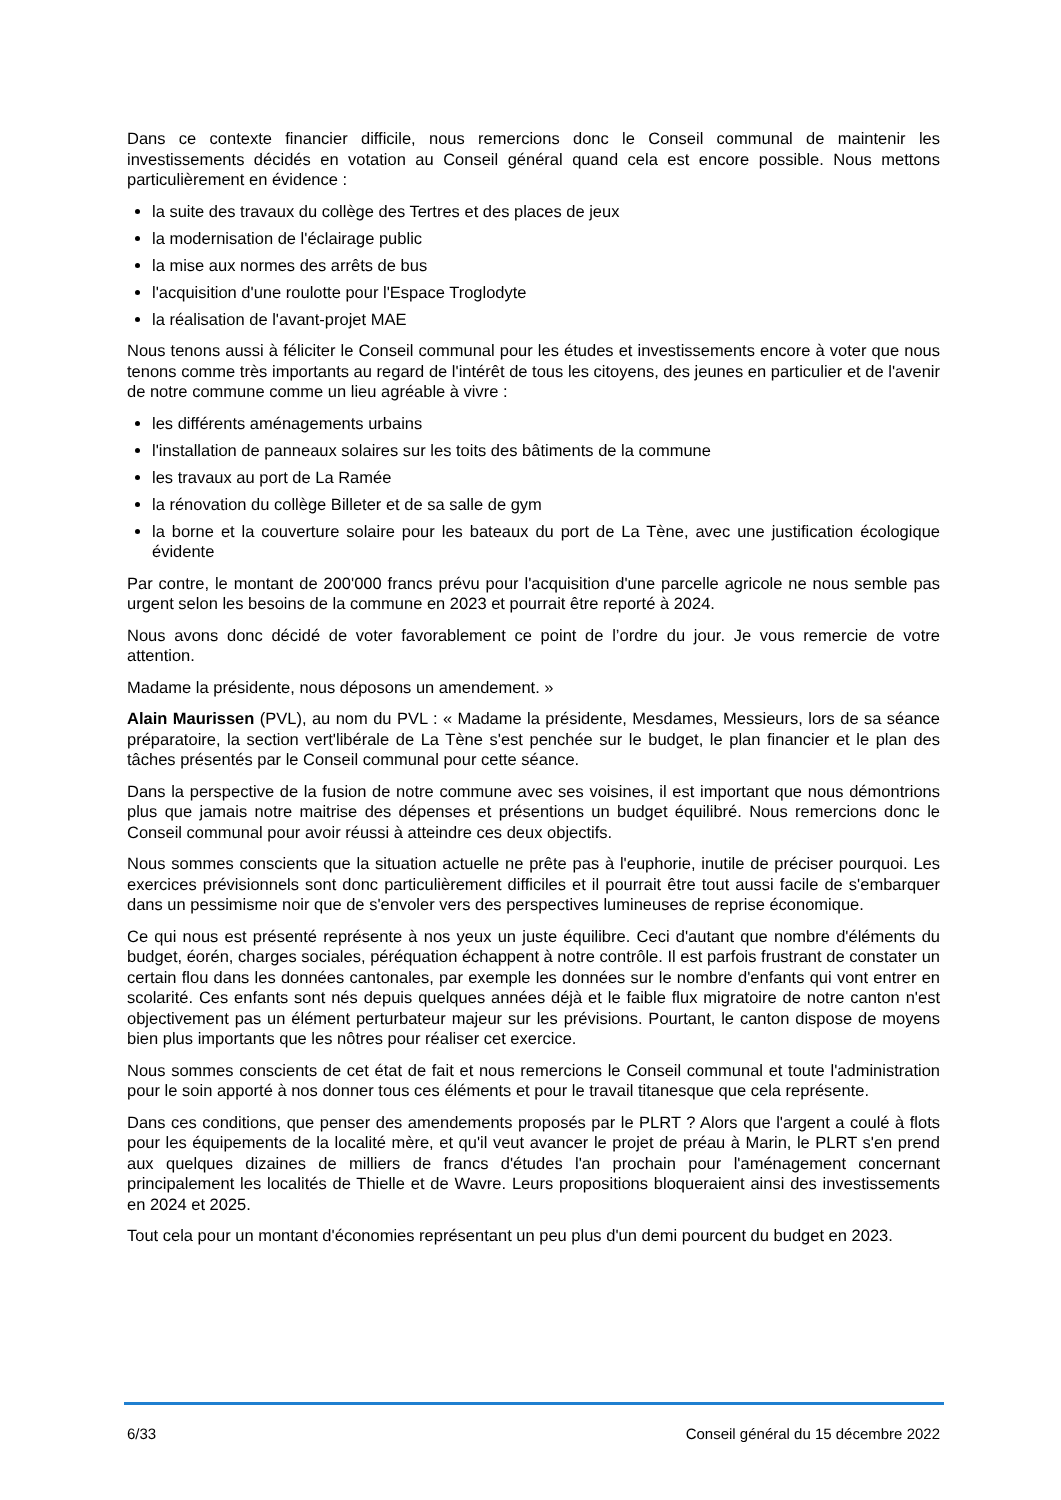Dans ce contexte financier difficile, nous remercions donc le Conseil communal de maintenir les investissements décidés en votation au Conseil général quand cela est encore possible. Nous mettons particulièrement en évidence :
la suite des travaux du collège des Tertres et des places de jeux
la modernisation de l'éclairage public
la mise aux normes des arrêts de bus
l'acquisition d'une roulotte pour l'Espace Troglodyte
la réalisation de l'avant-projet MAE
Nous tenons aussi à féliciter le Conseil communal pour les études et investissements encore à voter que nous tenons comme très importants au regard de l'intérêt de tous les citoyens, des jeunes en particulier et de l'avenir de notre commune comme un lieu agréable à vivre :
les différents aménagements urbains
l'installation de panneaux solaires sur les toits des bâtiments de la commune
les travaux au port de La Ramée
la rénovation du collège Billeter et de sa salle de gym
la borne et la couverture solaire pour les bateaux du port de La Tène, avec une justification écologique évidente
Par contre, le montant de 200'000 francs prévu pour l'acquisition d'une parcelle agricole ne nous semble pas urgent selon les besoins de la commune en 2023 et pourrait être reporté à 2024.
Nous avons donc décidé de voter favorablement ce point de l’ordre du jour. Je vous remercie de votre attention.
Madame la présidente, nous déposons un amendement. »
Alain Maurissen (PVL), au nom du PVL : « Madame la présidente, Mesdames, Messieurs, lors de sa séance préparatoire, la section vert'libérale de La Tène s'est penchée sur le budget, le plan financier et le plan des tâches présentés par le Conseil communal pour cette séance.
Dans la perspective de la fusion de notre commune avec ses voisines, il est important que nous démontrions plus que jamais notre maitrise des dépenses et présentions un budget équilibré. Nous remercions donc le Conseil communal pour avoir réussi à atteindre ces deux objectifs.
Nous sommes conscients que la situation actuelle ne prête pas à l'euphorie, inutile de préciser pourquoi. Les exercices prévisionnels sont donc particulièrement difficiles et il pourrait être tout aussi facile de s'embarquer dans un pessimisme noir que de s'envoler vers des perspectives lumineuses de reprise économique.
Ce qui nous est présenté représente à nos yeux un juste équilibre. Ceci d'autant que nombre d'éléments du budget, éorén, charges sociales, péréquation échappent à notre contrôle. Il est parfois frustrant de constater un certain flou dans les données cantonales, par exemple les données sur le nombre d'enfants qui vont entrer en scolarité. Ces enfants sont nés depuis quelques années déjà et le faible flux migratoire de notre canton n'est objectivement pas un élément perturbateur majeur sur les prévisions. Pourtant, le canton dispose de moyens bien plus importants que les nôtres pour réaliser cet exercice.
Nous sommes conscients de cet état de fait et nous remercions le Conseil communal et toute l'administration pour le soin apporté à nos donner tous ces éléments et pour le travail titanesque que cela représente.
Dans ces conditions, que penser des amendements proposés par le PLRT ? Alors que l'argent a coulé à flots pour les équipements de la localité mère, et qu'il veut avancer le projet de préau à Marin, le PLRT s'en prend aux quelques dizaines de milliers de francs d'études l'an prochain pour l'aménagement concernant principalement les localités de Thielle et de Wavre. Leurs propositions bloqueraient ainsi des investissements en 2024 et 2025.
Tout cela pour un montant d'économies représentant un peu plus d'un demi pourcent du budget en 2023.
6/33 Conseil général du 15 décembre 2022